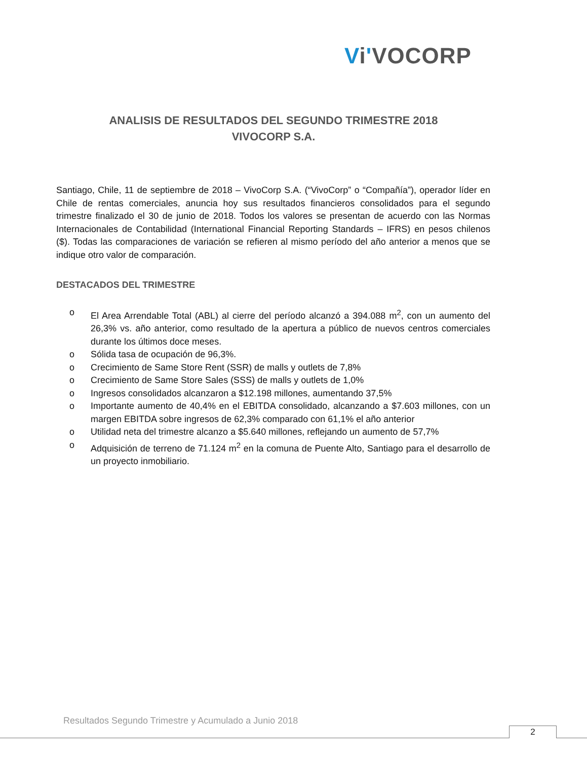Vi'VOCORP
ANALISIS DE RESULTADOS DEL SEGUNDO TRIMESTRE 2018
VIVOCORP S.A.
Santiago, Chile, 11 de septiembre de 2018 – VivoCorp S.A. (“VivoCorp” o “Compañía”), operador líder en Chile de rentas comerciales, anuncia hoy sus resultados financieros consolidados para el segundo trimestre finalizado el 30 de junio de 2018. Todos los valores se presentan de acuerdo con las Normas Internacionales de Contabilidad (International Financial Reporting Standards – IFRS) en pesos chilenos ($). Todas las comparaciones de variación se refieren al mismo período del año anterior a menos que se indique otro valor de comparación.
DESTACADOS DEL TRIMESTRE
o El Area Arrendable Total (ABL) al cierre del período alcanzó a 394.088 m<sup>2</sup>, con un aumento del 26,3% vs. año anterior, como resultado de la apertura a público de nuevos centros comerciales durante los últimos doce meses.
o Sólida tasa de ocupación de 96,3%.
o Crecimiento de Same Store Rent (SSR) de malls y outlets de 7,8%
o Crecimiento de Same Store Sales (SSS) de malls y outlets de 1,0%
o Ingresos consolidados alcanzaron a $12.198 millones, aumentando 37,5%
o Importante aumento de 40,4% en el EBITDA consolidado, alcanzando a $7.603 millones, con un margen EBITDA sobre ingresos de 62,3% comparado con 61,1% el año anterior
o Utilidad neta del trimestre alcanzo a $5.640 millones, reflejando un aumento de 57,7%
o Adquisición de terreno de 71.124 m<sup>2</sup> en la comuna de Puente Alto, Santiago para el desarrollo de un proyecto inmobiliario.
Resultados Segundo Trimestre y Acumulado a Junio 2018
2